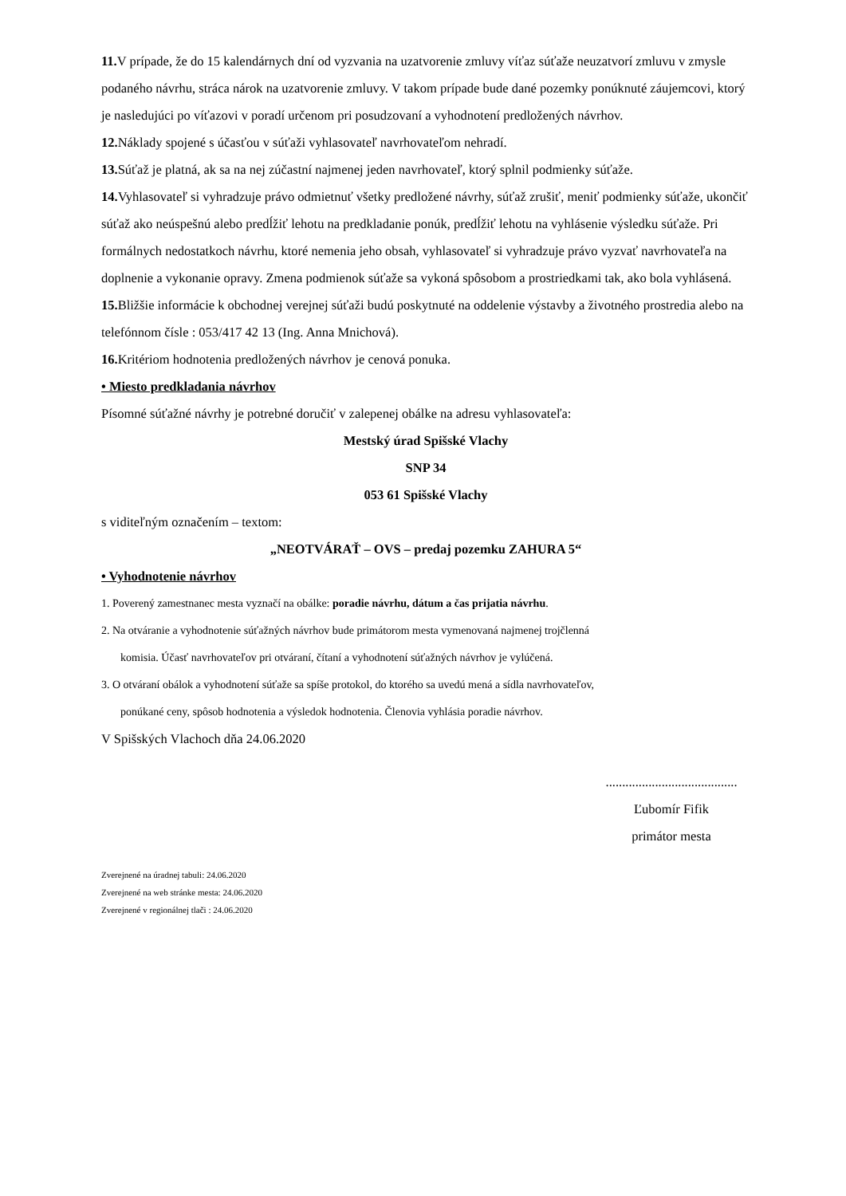11. V prípade, že do 15 kalendárnych dní od vyzvania na uzatvorenie zmluvy víťaz súťaže neuzatvorí zmluvu v zmysle podaného návrhu, stráca nárok na uzatvorenie zmluvy. V takom prípade bude dané pozemky ponúknuté záujemcovi, ktorý je nasledujúci po víťazovi v poradí určenom pri posudzovaní a vyhodnotení predložených návrhov.
12. Náklady spojené s účasťou v súťaži vyhlasovateľ navrhovateľom nehradí.
13. Súťaž je platná, ak sa na nej zúčastní najmenej jeden navrhovateľ, ktorý splnil podmienky súťaže.
14. Vyhlasovateľ si vyhradzuje právo odmietnuť všetky predložené návrhy, súťaž zrušiť, meniť podmienky súťaže, ukončiť súťaž ako neúspešnú alebo predĺžiť lehotu na predkladanie ponúk, predĺžiť lehotu na vyhlásenie výsledku súťaže. Pri formálnych nedostatkoch návrhu, ktoré nemenia jeho obsah, vyhlasovateľ si vyhradzuje právo vyzvať navrhovateľa na doplnenie a vykonanie opravy. Zmena podmienok súťaže sa vykoná spôsobom a prostriedkami tak, ako bola vyhlásená.
15. Bližšie informácie k obchodnej verejnej súťaži budú poskytnuté na oddelenie výstavby a životného prostredia alebo na telefónnom čísle : 053/417 42 13 (Ing. Anna Mnichová).
16. Kritériom hodnotenia predložených návrhov je cenová ponuka.
• Miesto predkladania návrhov
Písomné súťažné návrhy je potrebné doručiť v zalepenej obálke na adresu vyhlasovateľa:
Mestský úrad Spišské Vlachy
SNP 34
053 61 Spišské Vlachy
s viditeľným označením – textom:
„NEOTVÁRAŤ – OVS – predaj pozemku ZAHURA 5“
• Vyhodnotenie návrhov
1. Poverený zamestnanec mesta vyznačí na obálke: poradie návrhu, dátum a čas prijatia návrhu.
2. Na otváranie a vyhodnotenie súťažných návrhov bude primátorom mesta vymenovaná najmenej trojčlenná
komisia. Účasť navrhovateľov pri otváraní, čítaní a vyhodnotení súťažných návrhov je vylúčená.
3. O otváraní obálok a vyhodnotení súťaže sa spíše protokol, do ktorého sa uvedú mená a sídla navrhovateľov,
ponúkané ceny, spôsob hodnotenia a výsledok hodnotenia. Členovia vyhlásia poradie návrhov.
V Spišských Vlachoch dňa 24.06.2020
........................................
Ľubomír Fifik
primátor mesta
Zverejnené na úradnej tabuli: 24.06.2020
Zverejnené na web stránke mesta: 24.06.2020
Zverejnené v regionálnej tlači : 24.06.2020